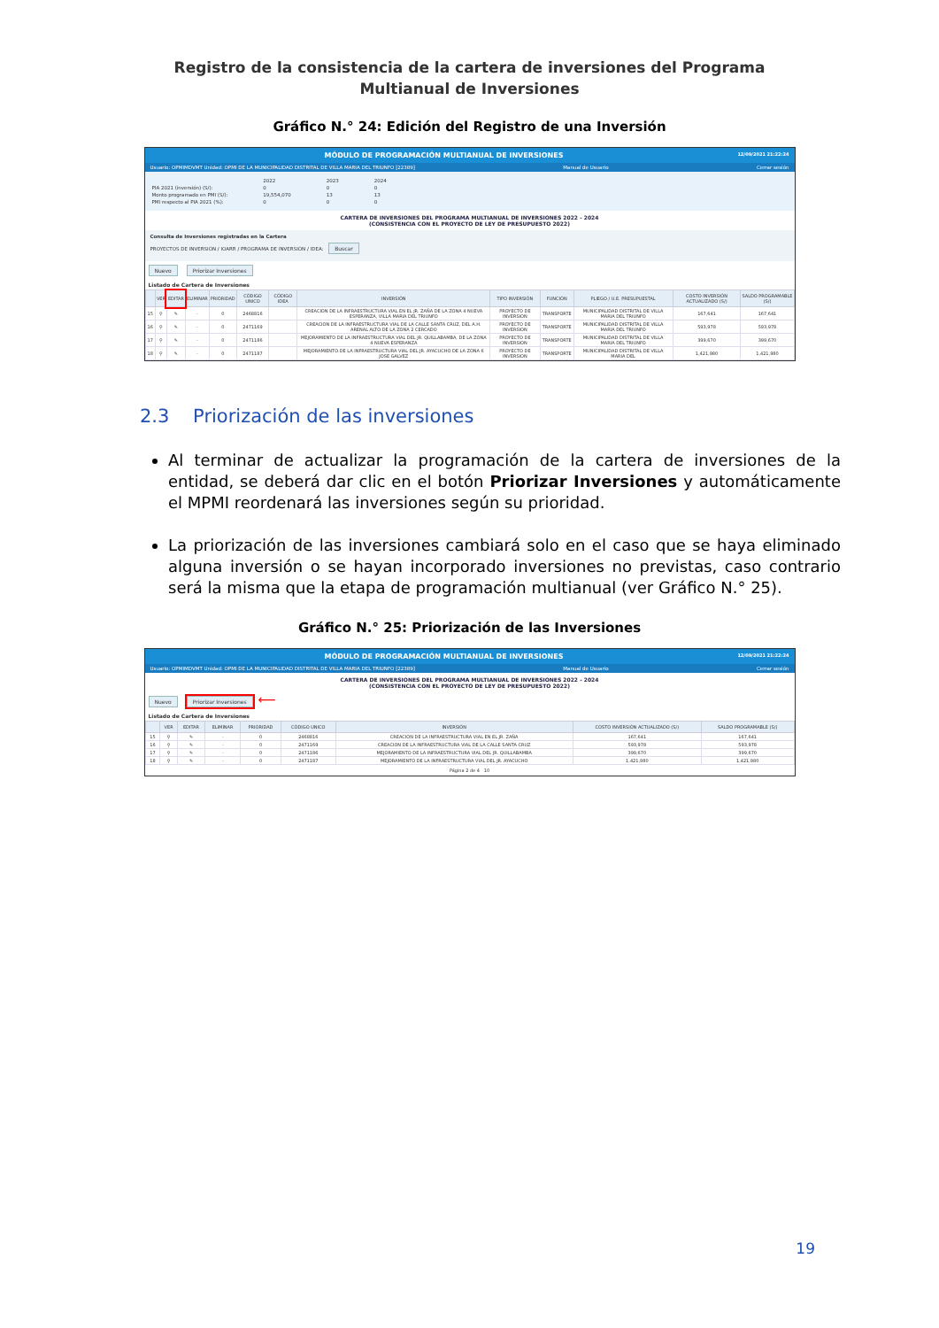Registro de la consistencia de la cartera de inversiones del Programa Multianual de Inversiones
Gráfico N.° 24: Edición del Registro de una Inversión
MÓDULO DE PROGRAMACIÓN MULTIANUAL DE INVERSIONES 12/09/2021 21:22:24
Usuario: OPMIMDVMT Unidad: OPMI DE LA MUNICIPALIDAD DISTRITAL DE VILLA MARIA DEL TRIUNFO [22389] Manual de Usuario Cerrar sesión
| | 2022 | 2023 | 2024 |
| PIA 2021 (inversión) (S/): | 0 | 0 | 0 |
| Monto programado en PMI (S/): | 19,554,070 | 13 | 13 |
| PMI respecto al PIA 2021 (%): | 0 | 0 | 0 |
CARTERA DE INVERSIONES DEL PROGRAMA MULTIANUAL DE INVERSIONES 2022 - 2024
(CONSISTENCIA CON EL PROYECTO DE LEY DE PRESUPUESTO 2022)
Consulta de Inversiones registradas en la Cartera
PROYECTOS DE INVERSIÓN / IOARR / PROGRAMA DE INVERSIÓN / IDEA: Buscar
Nuevo Priorizar Inversiones
Listado de Cartera de Inversiones
| | VER | EDITAR | ELIMINAR | PRIORIDAD | CÓDIGO UNICO | CÓDIGO IDEA | INVERSIÓN | TIPO INVERSIÓN | FUNCIÓN | PLIEGO / U.E. PRESUPUESTAL | COSTO INVERSIÓN ACTUALIZADO (S/) | SALDO PROGRAMABLE (S/) |
| --- | --- | --- | --- | --- | --- | --- | --- | --- | --- | --- | --- | --- |
| 15 | ⚲ | ✎ | - | 0 | 2468816 | | CREACION DE LA INFRAESTRUCTURA VIAL EN EL JR. ZAÑA DE LA ZONA 4 NUEVA ESPERANZA, VILLA MARIA DEL TRIUNFO | PROYECTO DE INVERSION | TRANSPORTE | MUNICIPALIDAD DISTRITAL DE VILLA MARIA DEL TRIUNFO | 167,641 | 167,641 |
| 16 | ⚲ | ✎ | - | 0 | 2471169 | | CREACION DE LA INFRAESTRUCTURA VIAL DE LA CALLE SANTA CRUZ, DEL A.H. ARENAL ALTO DE LA ZONA 2 CERCADO | PROYECTO DE INVERSION | TRANSPORTE | MUNICIPALIDAD DISTRITAL DE VILLA MARIA DEL TRIUNFO | 593,978 | 593,978 |
| 17 | ⚲ | ✎ | - | 0 | 2471186 | | MEJORAMIENTO DE LA INFRAESTRUCTURA VIAL DEL JR. QUILLABAMBA, DE LA ZONA 4 NUEVA ESPERANZA | PROYECTO DE INVERSION | TRANSPORTE | MUNICIPALIDAD DISTRITAL DE VILLA MARIA DEL TRIUNFO | 399,670 | 399,670 |
| 18 | ⚲ | ✎ | - | 0 | 2471187 | | MEJORAMIENTO DE LA INFRAESTRUCTURA VIAL DEL JR. AYACUCHO DE LA ZONA 6 JOSE GALVEZ | PROYECTO DE INVERSION | TRANSPORTE | MUNICIPALIDAD DISTRITAL DE VILLA MARIA DEL | 1,421,980 | 1,421,980 |
2.3 Priorización de las inversiones
Al terminar de actualizar la programación de la cartera de inversiones de la entidad, se deberá dar clic en el botón Priorizar Inversiones y automáticamente el MPMI reordenará las inversiones según su prioridad.
La priorización de las inversiones cambiará solo en el caso que se haya eliminado alguna inversión o se hayan incorporado inversiones no previstas, caso contrario será la misma que la etapa de programación multianual (ver Gráfico N.° 25).
Gráfico N.° 25: Priorización de las Inversiones
MÓDULO DE PROGRAMACIÓN MULTIANUAL DE INVERSIONES 12/09/2021 21:22:24
Usuario: OPMIMDVMT Unidad: OPMI DE LA MUNICIPALIDAD DISTRITAL DE VILLA MARIA DEL TRIUNFO [22389] Manual de Usuario Cerrar sesión
CARTERA DE INVERSIONES DEL PROGRAMA MULTIANUAL DE INVERSIONES 2022 - 2024
(CONSISTENCIA CON EL PROYECTO DE LEY DE PRESUPUESTO 2022)
Nuevo Priorizar Inversiones ⟵
Listado de Cartera de Inversiones
| | VER | EDITAR | ELIMINAR | PRIORIDAD | CÓDIGO UNICO | INVERSIÓN | COSTO INVERSIÓN ACTUALIZADO (S/) | SALDO PROGRAMABLE (S/) |
| --- | --- | --- | --- | --- | --- | --- | --- | --- |
| 15 | ⚲ | ✎ | - | 0 | 2468816 | CREACION DE LA INFRAESTRUCTURA VIAL EN EL JR. ZAÑA | 167,641 | 167,641 |
| 16 | ⚲ | ✎ | - | 0 | 2471169 | CREACION DE LA INFRAESTRUCTURA VIAL DE LA CALLE SANTA CRUZ | 593,978 | 593,978 |
| 17 | ⚲ | ✎ | - | 0 | 2471186 | MEJORAMIENTO DE LA INFRAESTRUCTURA VIAL DEL JR. QUILLABAMBA | 399,670 | 399,670 |
| 18 | ⚲ | ✎ | - | 0 | 2471187 | MEJORAMIENTO DE LA INFRAESTRUCTURA VIAL DEL JR. AYACUCHO | 1,421,980 | 1,421,980 |
Página 2 de 4 10
19